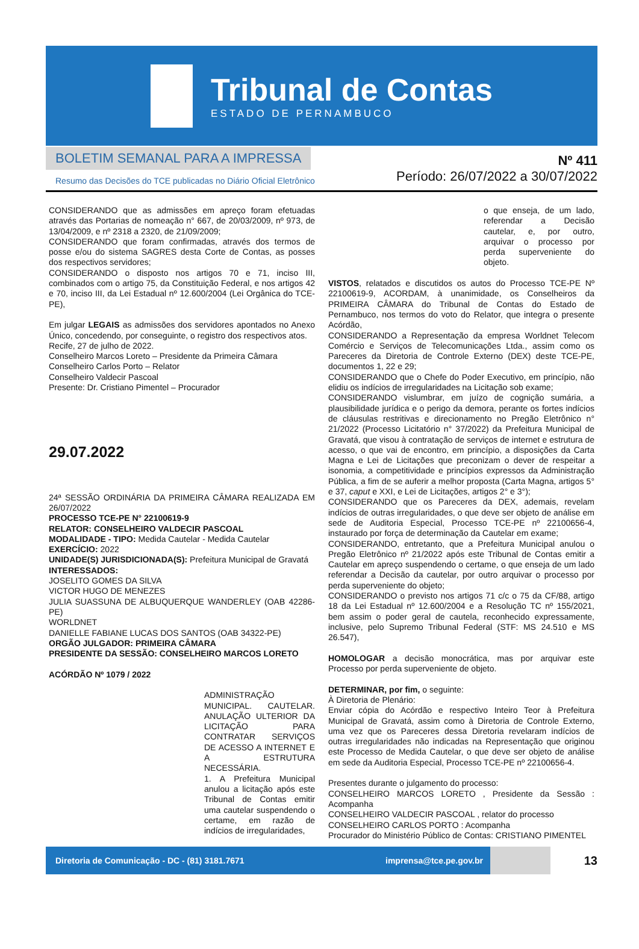Tribunal de Contas
ESTADO DE PERNAMBUCO
BOLETIM SEMANAL PARA A IMPRESSA
Resumo das Decisões do TCE publicadas no Diário Oficial Eletrônico
Nº 411
Período: 26/07/2022 a 30/07/2022
CONSIDERANDO que as admissões em apreço foram efetuadas através das Portarias de nomeação n° 667, de 20/03/2009, nº 973, de 13/04/2009, e nº 2318 a 2320, de 21/09/2009;
CONSIDERANDO que foram confirmadas, através dos termos de posse e/ou do sistema SAGRES desta Corte de Contas, as posses dos respectivos servidores;
CONSIDERANDO o disposto nos artigos 70 e 71, inciso III, combinados com o artigo 75, da Constituição Federal, e nos artigos 42 e 70, inciso III, da Lei Estadual nº 12.600/2004 (Lei Orgânica do TCE-PE),
Em julgar LEGAIS as admissões dos servidores apontados no Anexo Único, concedendo, por conseguinte, o registro dos respectivos atos.
Recife, 27 de julho de 2022.
Conselheiro Marcos Loreto – Presidente da Primeira Câmara
Conselheiro Carlos Porto – Relator
Conselheiro Valdecir Pascoal
Presente: Dr. Cristiano Pimentel – Procurador
29.07.2022
24ª SESSÃO ORDINÁRIA DA PRIMEIRA CÂMARA REALIZADA EM 26/07/2022
PROCESSO TCE-PE N° 22100619-9
RELATOR: CONSELHEIRO VALDECIR PASCOAL
MODALIDADE - TIPO: Medida Cautelar - Medida Cautelar
EXERCÍCIO: 2022
UNIDADE(S) JURISDICIONADA(S): Prefeitura Municipal de Gravatá
INTERESSADOS:
JOSELITO GOMES DA SILVA
VICTOR HUGO DE MENEZES
JULIA SUASSUNA DE ALBUQUERQUE WANDERLEY (OAB 42286-PE)
WORLDNET
DANIELLE FABIANE LUCAS DOS SANTOS (OAB 34322-PE)
ORGÃO JULGADOR: PRIMEIRA CÂMARA
PRESIDENTE DA SESSÃO: CONSELHEIRO MARCOS LORETO
ACÓRDÃO Nº 1079 / 2022
ADMINISTRAÇÃO MUNICIPAL. CAUTELAR. ANULAÇÃO ULTERIOR DA LICITAÇÃO PARA CONTRATAR SERVIÇOS DE ACESSO A INTERNET E A ESTRUTURA NECESSÁRIA.
1. A Prefeitura Municipal anulou a licitação após este Tribunal de Contas emitir uma cautelar suspendendo o certame, em razão de indícios de irregularidades,
o que enseja, de um lado, referendar a Decisão cautelar, e, por outro, arquivar o processo por perda superveniente do objeto.
VISTOS, relatados e discutidos os autos do Processo TCE-PE Nº 22100619-9, ACORDAM, à unanimidade, os Conselheiros da PRIMEIRA CÂMARA do Tribunal de Contas do Estado de Pernambuco, nos termos do voto do Relator, que integra o presente Acórdão,
CONSIDERANDO a Representação da empresa Worldnet Telecom Comércio e Serviços de Telecomunicações Ltda., assim como os Pareceres da Diretoria de Controle Externo (DEX) deste TCE-PE, documentos 1, 22 e 29;
CONSIDERANDO que o Chefe do Poder Executivo, em princípio, não elidiu os indícios de irregularidades na Licitação sob exame;
CONSIDERANDO vislumbrar, em juízo de cognição sumária, a plausibilidade jurídica e o perigo da demora, perante os fortes indícios de cláusulas restritivas e direcionamento no Pregão Eletrônico n° 21/2022 (Processo Licitatório n° 37/2022) da Prefeitura Municipal de Gravatá, que visou à contratação de serviços de internet e estrutura de acesso, o que vai de encontro, em princípio, a disposições da Carta Magna e Lei de Licitações que preconizam o dever de respeitar a isonomia, a competitividade e princípios expressos da Administração Pública, a fim de se auferir a melhor proposta (Carta Magna, artigos 5° e 37, caput e XXI, e Lei de Licitações, artigos 2° e 3°);
CONSIDERANDO que os Pareceres da DEX, ademais, revelam indícios de outras irregularidades, o que deve ser objeto de análise em sede de Auditoria Especial, Processo TCE-PE nº 22100656-4, instaurado por força de determinação da Cautelar em exame;
CONSIDERANDO, entretanto, que a Prefeitura Municipal anulou o Pregão Eletrônico nº 21/2022 após este Tribunal de Contas emitir a Cautelar em apreço suspendendo o certame, o que enseja de um lado referendar a Decisão da cautelar, por outro arquivar o processo por perda superveniente do objeto;
CONSIDERANDO o previsto nos artigos 71 c/c o 75 da CF/88, artigo 18 da Lei Estadual nº 12.600/2004 e a Resolução TC nº 155/2021, bem assim o poder geral de cautela, reconhecido expressamente, inclusive, pelo Supremo Tribunal Federal (STF: MS 24.510 e MS 26.547),
HOMOLOGAR a decisão monocrática, mas por arquivar este Processo por perda superveniente de objeto.
DETERMINAR, por fim, o seguinte:
À Diretoria de Plenário:
Enviar cópia do Acórdão e respectivo Inteiro Teor à Prefeitura Municipal de Gravatá, assim como à Diretoria de Controle Externo, uma vez que os Pareceres dessa Diretoria revelaram indícios de outras irregularidades não indicadas na Representação que originou este Processo de Medida Cautelar, o que deve ser objeto de análise em sede da Auditoria Especial, Processo TCE-PE nº 22100656-4.
Presentes durante o julgamento do processo:
CONSELHEIRO MARCOS LORETO , Presidente da Sessão : Acompanha
CONSELHEIRO VALDECIR PASCOAL , relator do processo
CONSELHEIRO CARLOS PORTO : Acompanha
Procurador do Ministério Público de Contas: CRISTIANO PIMENTEL
Diretoria de Comunicação - DC - (81) 3181.7671 imprensa@tce.pe.gov.br
13